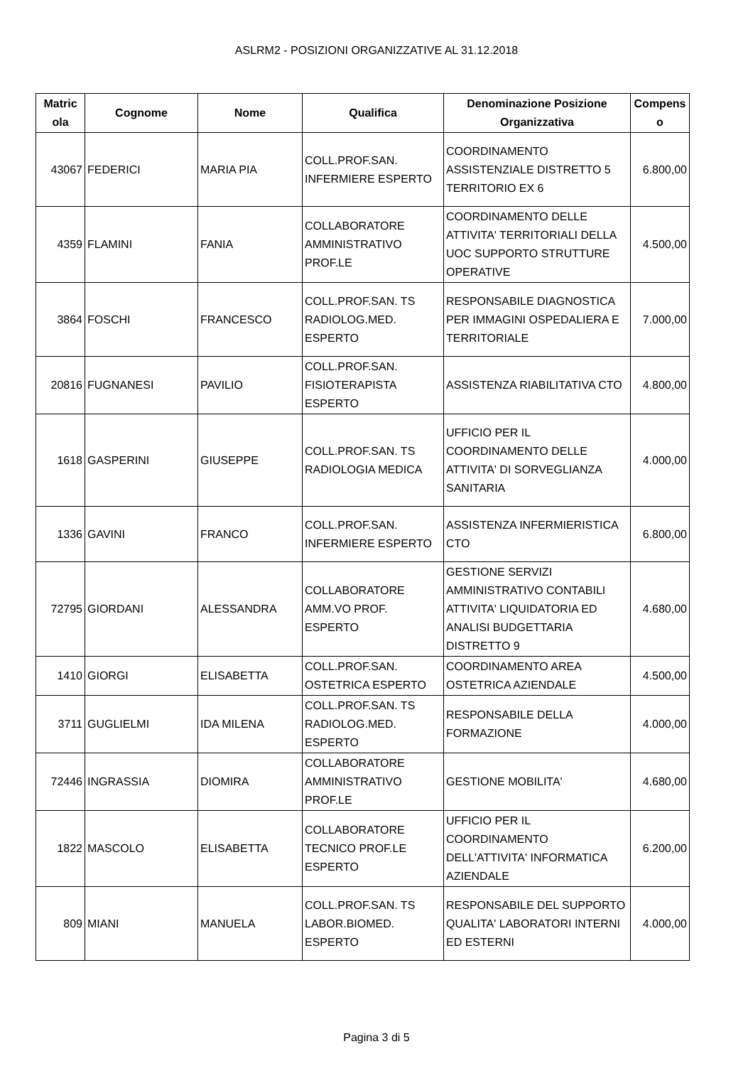ASLRM2 - POSIZIONI ORGANIZZATIVE AL 31.12.2018
| Matric ola | Cognome | Nome | Qualifica | Denominazione Posizione Organizzativa | Compens o |
| --- | --- | --- | --- | --- | --- |
| 43067 | FEDERICI | MARIA PIA | COLL.PROF.SAN. INFERMIERE ESPERTO | COORDINAMENTO ASSISTENZIALE DISTRETTO 5 TERRITORIO EX 6 | 6.800,00 |
| 4359 | FLAMINI | FANIA | COLLABORATORE AMMINISTRATIVO PROF.LE | COORDINAMENTO DELLE ATTIVITA' TERRITORIALI DELLA UOC SUPPORTO STRUTTURE OPERATIVE | 4.500,00 |
| 3864 | FOSCHI | FRANCESCO | COLL.PROF.SAN. TS RADIOLOG.MED. ESPERTO | RESPONSABILE DIAGNOSTICA PER IMMAGINI OSPEDALIERA E TERRITORIALE | 7.000,00 |
| 20816 | FUGNANESI | PAVILIO | COLL.PROF.SAN. FISIOTERAPISTA ESPERTO | ASSISTENZA RIABILITATIVA CTO | 4.800,00 |
| 1618 | GASPERINI | GIUSEPPE | COLL.PROF.SAN. TS RADIOLOGIA MEDICA | UFFICIO PER IL COORDINAMENTO DELLE ATTIVITA' DI SORVEGLIANZA SANITARIA | 4.000,00 |
| 1336 | GAVINI | FRANCO | COLL.PROF.SAN. INFERMIERE ESPERTO | ASSISTENZA INFERMIERISTICA CTO | 6.800,00 |
| 72795 | GIORDANI | ALESSANDRA | COLLABORATORE AMM.VO PROF. ESPERTO | GESTIONE SERVIZI AMMINISTRATIVO CONTABILI ATTIVITA' LIQUIDATORIA ED ANALISI BUDGETTARIA DISTRETTO 9 | 4.680,00 |
| 1410 | GIORGI | ELISABETTA | COLL.PROF.SAN. OSTETRICA ESPERTO | COORDINAMENTO AREA OSTETRICA AZIENDALE | 4.500,00 |
| 3711 | GUGLIELMI | IDA MILENA | COLL.PROF.SAN. TS RADIOLOG.MED. ESPERTO | RESPONSABILE DELLA FORMAZIONE | 4.000,00 |
| 72446 | INGRASSIA | DIOMIRA | COLLABORATORE AMMINISTRATIVO PROF.LE | GESTIONE MOBILITA' | 4.680,00 |
| 1822 | MASCOLO | ELISABETTA | COLLABORATORE TECNICO PROF.LE ESPERTO | UFFICIO PER IL COORDINAMENTO DELL'ATTIVITA' INFORMATICA AZIENDALE | 6.200,00 |
| 809 | MIANI | MANUELA | COLL.PROF.SAN. TS LABOR.BIOMED. ESPERTO | RESPONSABILE DEL SUPPORTO QUALITA' LABORATORI INTERNI ED ESTERNI | 4.000,00 |
Pagina 3 di 5